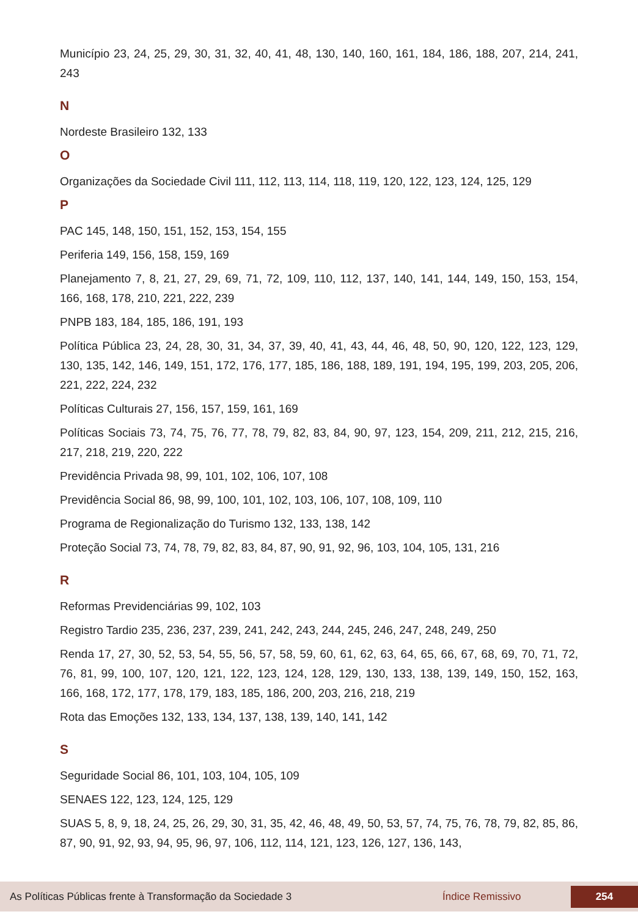Município 23, 24, 25, 29, 30, 31, 32, 40, 41, 48, 130, 140, 160, 161, 184, 186, 188, 207, 214, 241, 243
N
Nordeste Brasileiro 132, 133
O
Organizações da Sociedade Civil 111, 112, 113, 114, 118, 119, 120, 122, 123, 124, 125, 129
P
PAC 145, 148, 150, 151, 152, 153, 154, 155
Periferia 149, 156, 158, 159, 169
Planejamento 7, 8, 21, 27, 29, 69, 71, 72, 109, 110, 112, 137, 140, 141, 144, 149, 150, 153, 154, 166, 168, 178, 210, 221, 222, 239
PNPB 183, 184, 185, 186, 191, 193
Política Pública 23, 24, 28, 30, 31, 34, 37, 39, 40, 41, 43, 44, 46, 48, 50, 90, 120, 122, 123, 129, 130, 135, 142, 146, 149, 151, 172, 176, 177, 185, 186, 188, 189, 191, 194, 195, 199, 203, 205, 206, 221, 222, 224, 232
Políticas Culturais 27, 156, 157, 159, 161, 169
Políticas Sociais 73, 74, 75, 76, 77, 78, 79, 82, 83, 84, 90, 97, 123, 154, 209, 211, 212, 215, 216, 217, 218, 219, 220, 222
Previdência Privada 98, 99, 101, 102, 106, 107, 108
Previdência Social 86, 98, 99, 100, 101, 102, 103, 106, 107, 108, 109, 110
Programa de Regionalização do Turismo 132, 133, 138, 142
Proteção Social 73, 74, 78, 79, 82, 83, 84, 87, 90, 91, 92, 96, 103, 104, 105, 131, 216
R
Reformas Previdenciárias 99, 102, 103
Registro Tardio 235, 236, 237, 239, 241, 242, 243, 244, 245, 246, 247, 248, 249, 250
Renda 17, 27, 30, 52, 53, 54, 55, 56, 57, 58, 59, 60, 61, 62, 63, 64, 65, 66, 67, 68, 69, 70, 71, 72, 76, 81, 99, 100, 107, 120, 121, 122, 123, 124, 128, 129, 130, 133, 138, 139, 149, 150, 152, 163, 166, 168, 172, 177, 178, 179, 183, 185, 186, 200, 203, 216, 218, 219
Rota das Emoções 132, 133, 134, 137, 138, 139, 140, 141, 142
S
Seguridade Social 86, 101, 103, 104, 105, 109
SENAES 122, 123, 124, 125, 129
SUAS 5, 8, 9, 18, 24, 25, 26, 29, 30, 31, 35, 42, 46, 48, 49, 50, 53, 57, 74, 75, 76, 78, 79, 82, 85, 86, 87, 90, 91, 92, 93, 94, 95, 96, 97, 106, 112, 114, 121, 123, 126, 127, 136, 143,
As Políticas Públicas frente à Transformação da Sociedade 3 Índice Remissivo 254